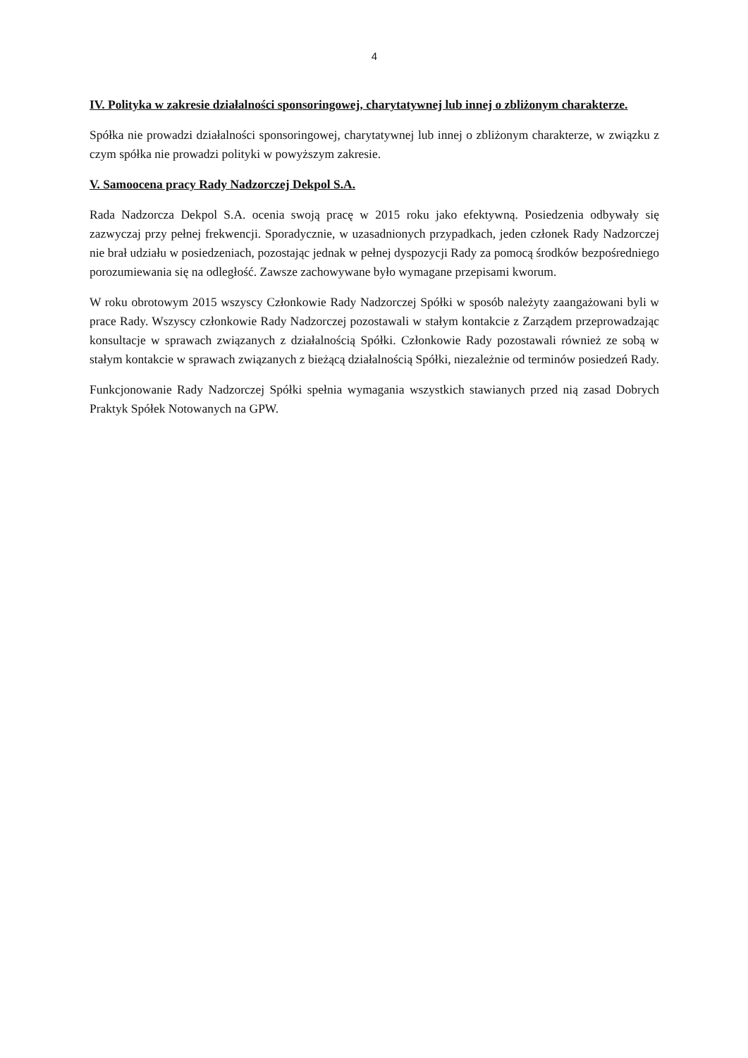4
IV. Polityka w zakresie działalności sponsoringowej, charytatywnej lub innej o zbliżonym charakterze.
Spółka nie prowadzi działalności sponsoringowej, charytatywnej lub innej o zbliżonym charakterze, w związku z czym spółka nie prowadzi polityki w powyższym zakresie.
V. Samoocena pracy Rady Nadzorczej Dekpol S.A.
Rada Nadzorcza Dekpol S.A. ocenia swoją pracę w 2015 roku jako efektywną. Posiedzenia odbywały się zazwyczaj przy pełnej frekwencji. Sporadycznie, w uzasadnionych przypadkach, jeden członek Rady Nadzorczej nie brał udziału w posiedzeniach, pozostając jednak w pełnej dyspozycji Rady za pomocą środków bezpośredniego porozumiewania się na odległość. Zawsze zachowywane było wymagane przepisami kworum.
W roku obrotowym 2015 wszyscy Członkowie Rady Nadzorczej Spółki w sposób należyty zaangażowani byli w prace Rady. Wszyscy członkowie Rady Nadzorczej pozostawali w stałym kontakcie z Zarządem przeprowadzając konsultacje w sprawach związanych z działalnością Spółki. Członkowie Rady pozostawali również ze sobą w stałym kontakcie w sprawach związanych z bieżącą działalnością Spółki, niezależnie od terminów posiedzeń Rady.
Funkcjonowanie Rady Nadzorczej Spółki spełnia wymagania wszystkich stawianych przed nią zasad Dobrych Praktyk Spółek Notowanych na GPW.